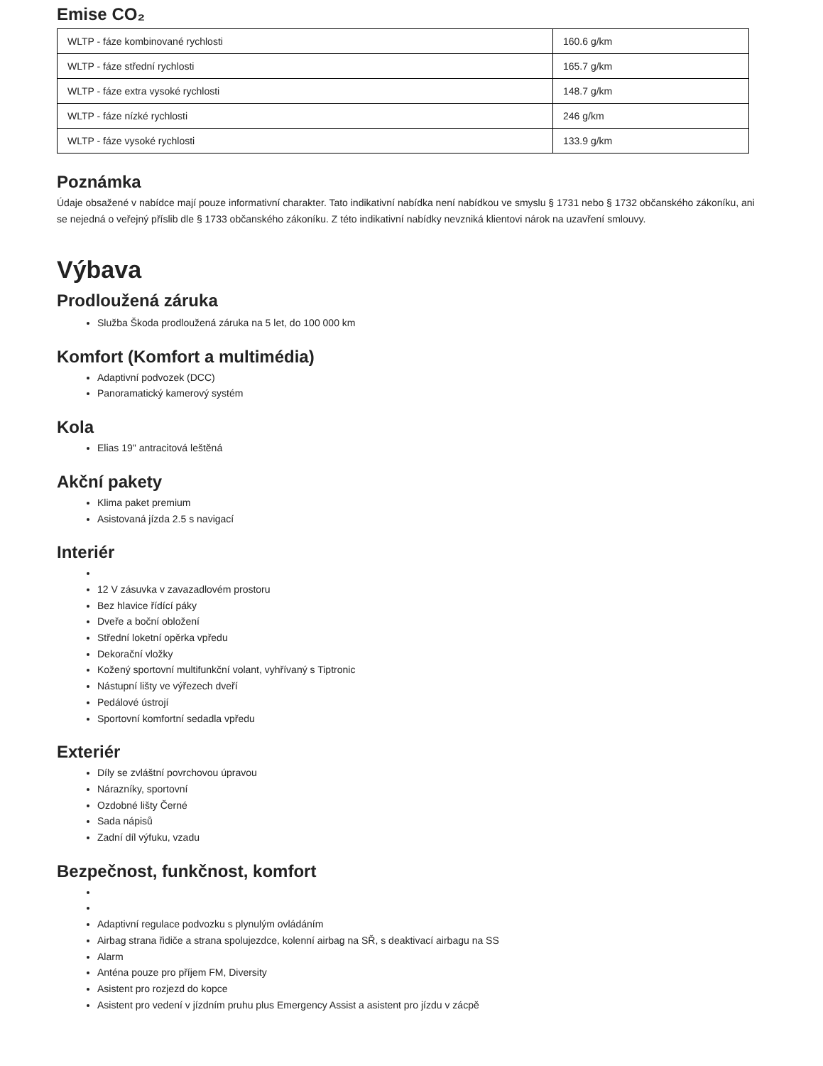Emise CO₂
| WLTP - fáze kombinované rychlosti | 160.6 g/km |
| WLTP - fáze střední rychlosti | 165.7 g/km |
| WLTP - fáze extra vysoké rychlosti | 148.7 g/km |
| WLTP - fáze nízké rychlosti | 246 g/km |
| WLTP - fáze vysoké rychlosti | 133.9 g/km |
Poznámka
Údaje obsažené v nabídce mají pouze informativní charakter. Tato indikativní nabídka není nabídkou ve smyslu § 1731 nebo § 1732 občanského zákoníku, ani se nejedná o veřejný příslib dle § 1733 občanského zákoníku. Z této indikativní nabídky nevzniká klientovi nárok na uzavření smlouvy.
Výbava
Prodloužená záruka
Služba Škoda prodloužená záruka na 5 let, do 100 000 km
Komfort (Komfort a multimédia)
Adaptivní podvozek (DCC)
Panoramatický kamerový systém
Kola
Elias 19" antracitová leštěná
Akční pakety
Klima paket premium
Asistovaná jízda 2.5 s navigací
Interiér
12 V zásuvka v zavazadlovém prostoru
Bez hlavice řídící páky
Dveře a boční obložení
Střední loketní opěrka vpředu
Dekorační vložky
Kožený sportovní multifunkční volant, vyhřívaný s Tiptronic
Nástupní lišty ve výřezech dveří
Pedálové ústrojí
Sportovní komfortní sedadla vpředu
Exteriér
Díly se zvláštní povrchovou úpravou
Nárazníky, sportovní
Ozdobné lišty Černé
Sada nápisů
Zadní díl výfuku, vzadu
Bezpečnost, funkčnost, komfort
Adaptivní regulace podvozku s plynulým ovládáním
Airbag strana řidiče a strana spolujezdce, kolenní airbag na SŘ, s deaktivací airbagu na SS
Alarm
Anténa pouze pro příjem FM, Diversity
Asistent pro rozjezd do kopce
Asistent pro vedení v jízdním pruhu plus Emergency Assist a asistent pro jízdu v zácpě